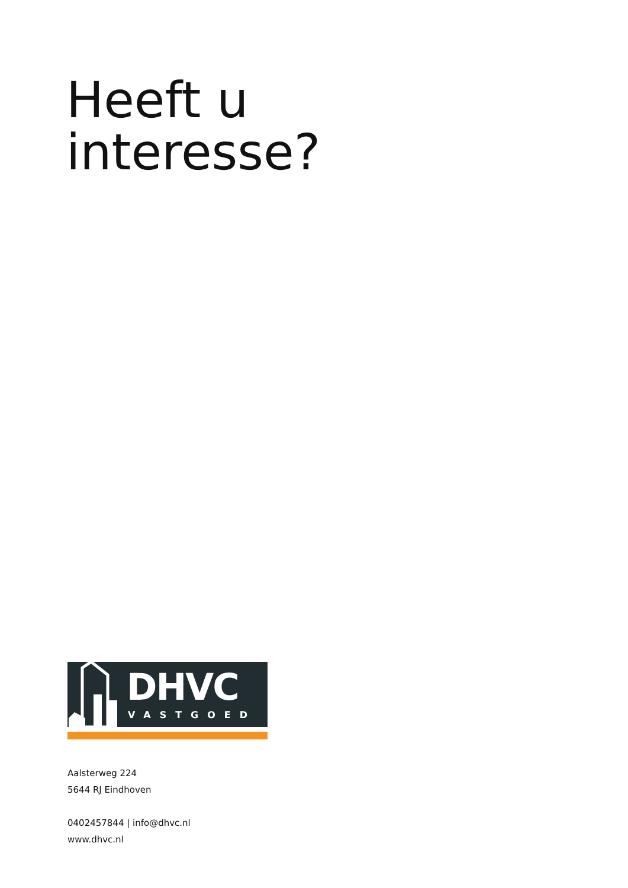Heeft u
interesse?
DHVC
VASTGOED
Aalsterweg 224
5644 RJ Eindhoven
0402457844 | info@dhvc.nl
www.dhvc.nl